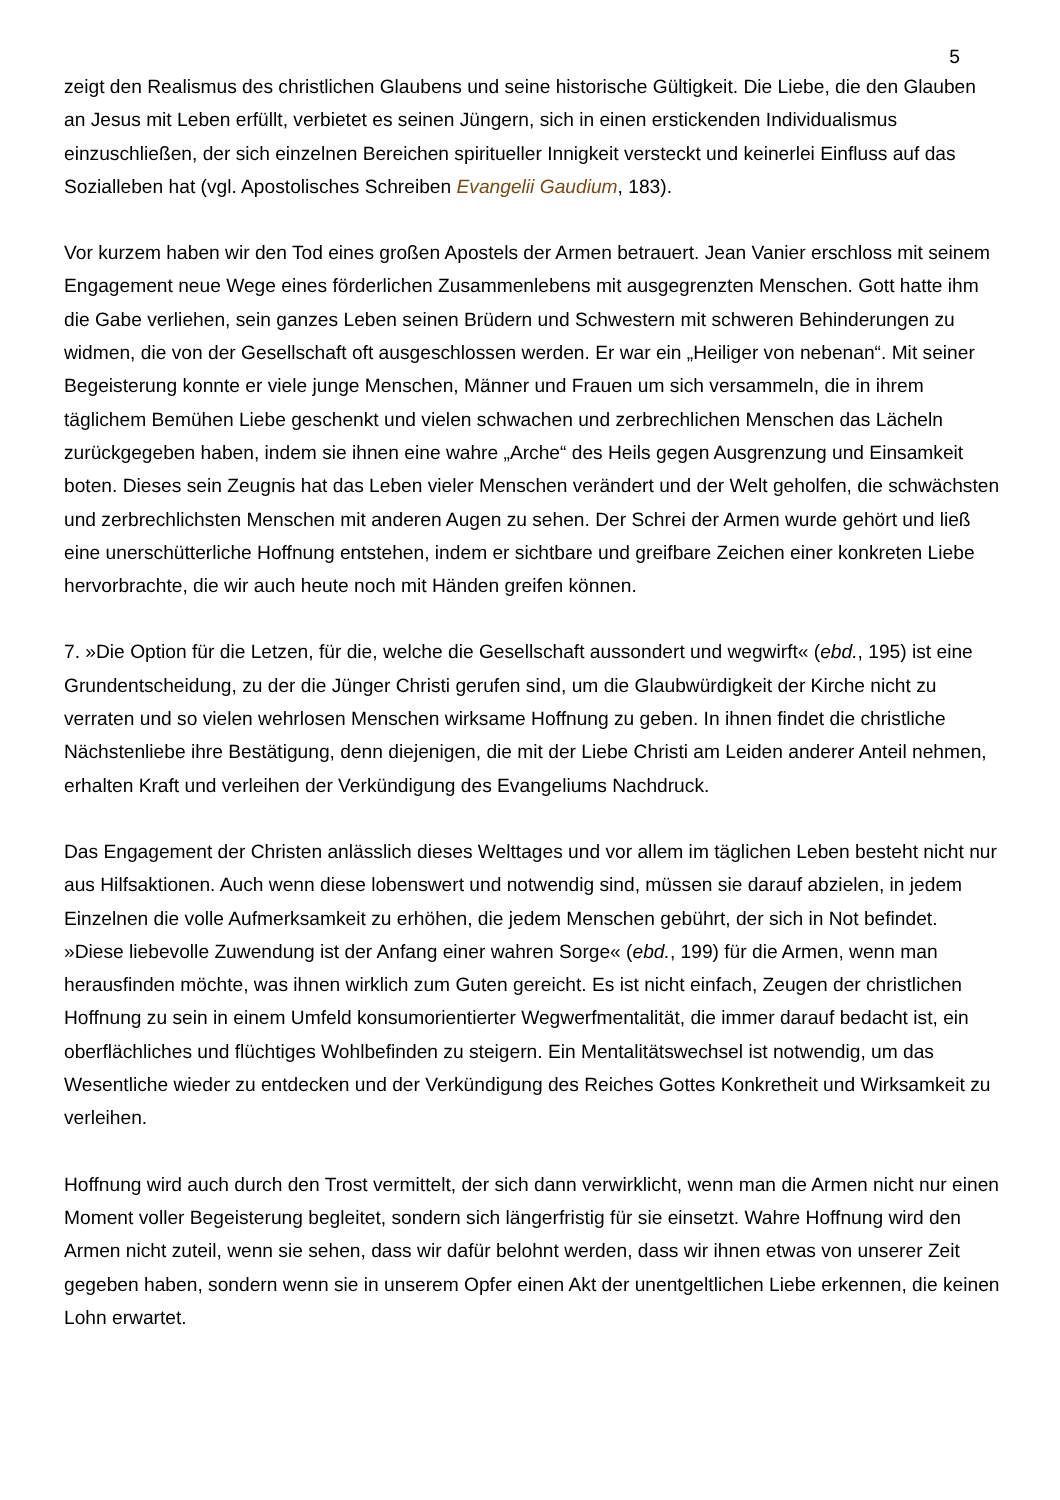5
zeigt den Realismus des christlichen Glaubens und seine historische Gültigkeit. Die Liebe, die den Glauben an Jesus mit Leben erfüllt, verbietet es seinen Jüngern, sich in einen erstickenden Individualismus einzuschließen, der sich einzelnen Bereichen spiritueller Innigkeit versteckt und keinerlei Einfluss auf das Sozialleben hat (vgl. Apostolisches Schreiben Evangelii Gaudium, 183).
Vor kurzem haben wir den Tod eines großen Apostels der Armen betrauert. Jean Vanier erschloss mit seinem Engagement neue Wege eines förderlichen Zusammenlebens mit ausgegrenzten Menschen. Gott hatte ihm die Gabe verliehen, sein ganzes Leben seinen Brüdern und Schwestern mit schweren Behinderungen zu widmen, die von der Gesellschaft oft ausgeschlossen werden. Er war ein „Heiliger von nebenan“. Mit seiner Begeisterung konnte er viele junge Menschen, Männer und Frauen um sich versammeln, die in ihrem täglichem Bemühen Liebe geschenkt und vielen schwachen und zerbrechlichen Menschen das Lächeln zurückgegeben haben, indem sie ihnen eine wahre „Arche“ des Heils gegen Ausgrenzung und Einsamkeit boten. Dieses sein Zeugnis hat das Leben vieler Menschen verändert und der Welt geholfen, die schwächsten und zerbrechlichsten Menschen mit anderen Augen zu sehen. Der Schrei der Armen wurde gehört und ließ eine unerschütterliche Hoffnung entstehen, indem er sichtbare und greifbare Zeichen einer konkreten Liebe hervorbrachte, die wir auch heute noch mit Händen greifen können.
7. »Die Option für die Letzen, für die, welche die Gesellschaft aussondert und wegwirft« (ebd., 195) ist eine Grundentscheidung, zu der die Jünger Christi gerufen sind, um die Glaubwürdigkeit der Kirche nicht zu verraten und so vielen wehrlosen Menschen wirksame Hoffnung zu geben. In ihnen findet die christliche Nächstenliebe ihre Bestätigung, denn diejenigen, die mit der Liebe Christi am Leiden anderer Anteil nehmen, erhalten Kraft und verleihen der Verkündigung des Evangeliums Nachdruck.
Das Engagement der Christen anlässlich dieses Welttages und vor allem im täglichen Leben besteht nicht nur aus Hilfsaktionen. Auch wenn diese lobenswert und notwendig sind, müssen sie darauf abzielen, in jedem Einzelnen die volle Aufmerksamkeit zu erhöhen, die jedem Menschen gebührt, der sich in Not befindet. »Diese liebevolle Zuwendung ist der Anfang einer wahren Sorge« (ebd., 199) für die Armen, wenn man herausfinden möchte, was ihnen wirklich zum Guten gereicht. Es ist nicht einfach, Zeugen der christlichen Hoffnung zu sein in einem Umfeld konsumorientierter Wegwerfmentalität, die immer darauf bedacht ist, ein oberflächliches und flüchtiges Wohlbefinden zu steigern. Ein Mentalitätswechsel ist notwendig, um das Wesentliche wieder zu entdecken und der Verkündigung des Reiches Gottes Konkretheit und Wirksamkeit zu verleihen.
Hoffnung wird auch durch den Trost vermittelt, der sich dann verwirklicht, wenn man die Armen nicht nur einen Moment voller Begeisterung begleitet, sondern sich längerfristig für sie einsetzt. Wahre Hoffnung wird den Armen nicht zuteil, wenn sie sehen, dass wir dafür belohnt werden, dass wir ihnen etwas von unserer Zeit gegeben haben, sondern wenn sie in unserem Opfer einen Akt der unentgeltlichen Liebe erkennen, die keinen Lohn erwartet.